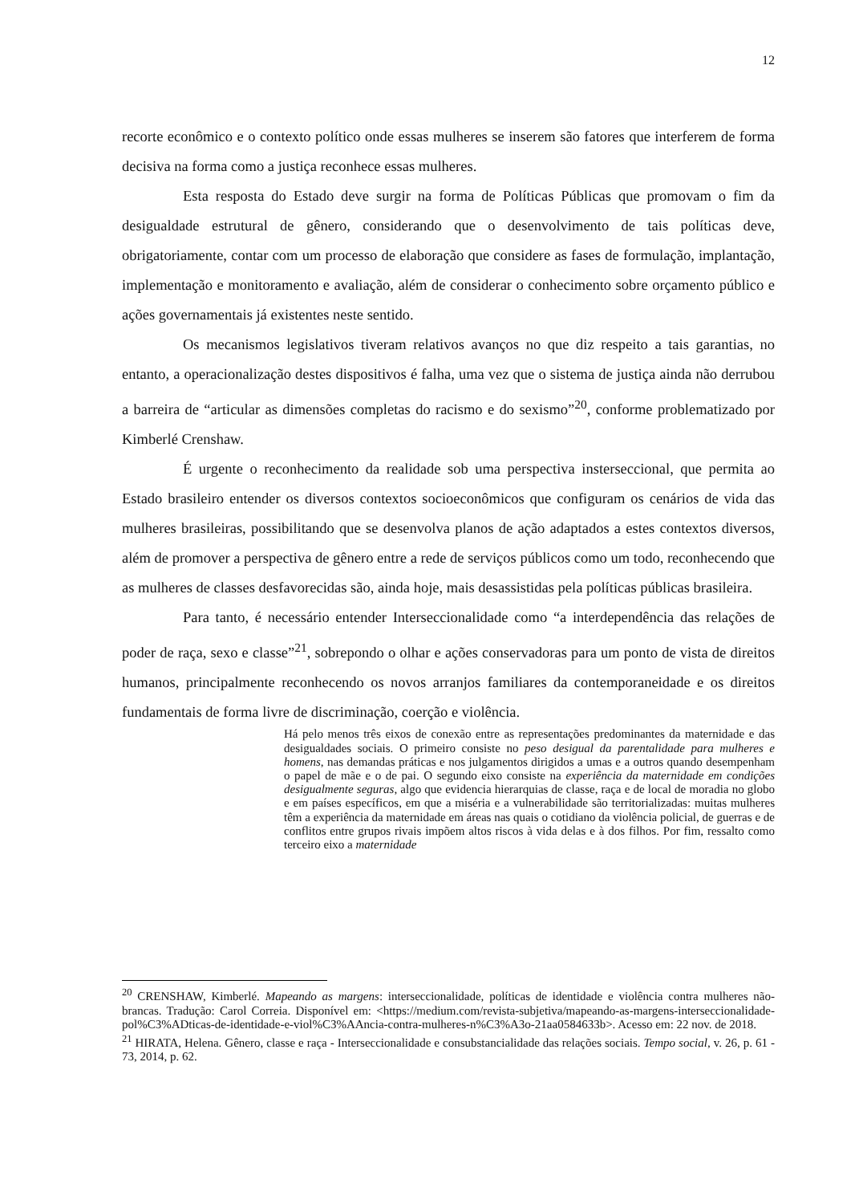12
recorte econômico e o contexto político onde essas mulheres se inserem são fatores que interferem de forma decisiva na forma como a justiça reconhece essas mulheres.
Esta resposta do Estado deve surgir na forma de Políticas Públicas que promovam o fim da desigualdade estrutural de gênero, considerando que o desenvolvimento de tais políticas deve, obrigatoriamente, contar com um processo de elaboração que considere as fases de formulação, implantação, implementação e monitoramento e avaliação, além de considerar o conhecimento sobre orçamento público e ações governamentais já existentes neste sentido.
Os mecanismos legislativos tiveram relativos avanços no que diz respeito a tais garantias, no entanto, a operacionalização destes dispositivos é falha, uma vez que o sistema de justiça ainda não derrubou a barreira de “articular as dimensões completas do racismo e do sexismo”<sup>20</sup>, conforme problematizado por Kimberlé Crenshaw.
É urgente o reconhecimento da realidade sob uma perspectiva insterseccional, que permita ao Estado brasileiro entender os diversos contextos socioeconômicos que configuram os cenários de vida das mulheres brasileiras, possibilitando que se desenvolva planos de ação adaptados a estes contextos diversos, além de promover a perspectiva de gênero entre a rede de serviços públicos como um todo, reconhecendo que as mulheres de classes desfavorecidas são, ainda hoje, mais desassistidas pela políticas públicas brasileira.
Para tanto, é necessário entender Interseccionalidade como “a interdependência das relações de poder de raça, sexo e classe”<sup>21</sup>, sobrepondo o olhar e ações conservadoras para um ponto de vista de direitos humanos, principalmente reconhecendo os novos arranjos familiares da contemporaneidade e os direitos fundamentais de forma livre de discriminação, coerção e violência.
Há pelo menos três eixos de conexão entre as representações predominantes da maternidade e das desigualdades sociais. O primeiro consiste no peso desigual da parentalidade para mulheres e homens, nas demandas práticas e nos julgamentos dirigidos a umas e a outros quando desempenham o papel de mãe e o de pai. O segundo eixo consiste na experiência da maternidade em condições desigualmente seguras, algo que evidencia hierarquias de classe, raça e de local de moradia no globo e em países específicos, em que a miséria e a vulnerabilidade são territorializadas: muitas mulheres têm a experiência da maternidade em áreas nas quais o cotidiano da violência policial, de guerras e de conflitos entre grupos rivais impõem altos riscos à vida delas e à dos filhos. Por fim, ressalto como terceiro eixo a maternidade
<sup>20</sup> CRENSHAW, Kimberlé. Mapeando as margens: interseccionalidade, políticas de identidade e violência contra mulheres não-brancas. Tradução: Carol Correia. Disponível em: <https://medium.com/revista-subjetiva/mapeando-as-margens-interseccionalidade-pol%C3%ADticas-de-identidade-e-viol%C3%AAncia-contra-mulheres-n%C3%A3o-21aa0584633b>. Acesso em: 22 nov. de 2018.
<sup>21</sup> HIRATA, Helena. Gênero, classe e raça - Interseccionalidade e consubstancialidade das relações sociais. Tempo social, v. 26, p. 61 - 73, 2014, p. 62.